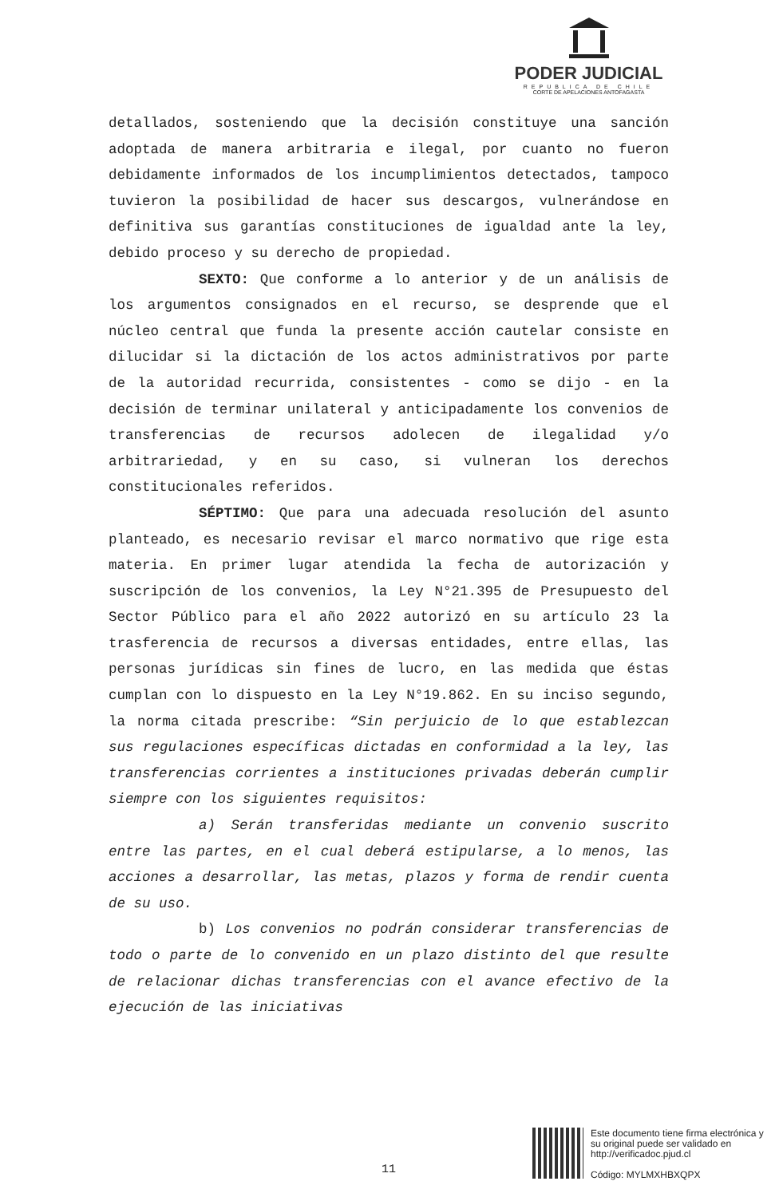PODER JUDICIAL
REPUBLICA DE CHILE
CORTE DE APELACIONES ANTOFAGASTA
detallados, sosteniendo que la decisión constituye una sanción adoptada de manera arbitraria e ilegal, por cuanto no fueron debidamente informados de los incumplimientos detectados, tampoco tuvieron la posibilidad de hacer sus descargos, vulnerándose en definitiva sus garantías constituciones de igualdad ante la ley, debido proceso y su derecho de propiedad.
SEXTO: Que conforme a lo anterior y de un análisis de los argumentos consignados en el recurso, se desprende que el núcleo central que funda la presente acción cautelar consiste en dilucidar si la dictación de los actos administrativos por parte de la autoridad recurrida, consistentes - como se dijo - en la decisión de terminar unilateral y anticipadamente los convenios de transferencias de recursos adolecen de ilegalidad y/o arbitrariedad, y en su caso, si vulneran los derechos constitucionales referidos.
SÉPTIMO: Que para una adecuada resolución del asunto planteado, es necesario revisar el marco normativo que rige esta materia. En primer lugar atendida la fecha de autorización y suscripción de los convenios, la Ley N°21.395 de Presupuesto del Sector Público para el año 2022 autorizó en su artículo 23 la trasferencia de recursos a diversas entidades, entre ellas, las personas jurídicas sin fines de lucro, en las medida que éstas cumplan con lo dispuesto en la Ley N°19.862. En su inciso segundo, la norma citada prescribe: “Sin perjuicio de lo que establezcan sus regulaciones específicas dictadas en conformidad a la ley, las transferencias corrientes a instituciones privadas deberán cumplir siempre con los siguientes requisitos:
a) Serán transferidas mediante un convenio suscrito entre las partes, en el cual deberá estipularse, a lo menos, las acciones a desarrollar, las metas, plazos y forma de rendir cuenta de su uso.
b) Los convenios no podrán considerar transferencias de todo o parte de lo convenido en un plazo distinto del que resulte de relacionar dichas transferencias con el avance efectivo de la ejecución de las iniciativas
11
Este documento tiene firma electrónica y su original puede ser validado en http://verificadoc.pjud.cl
Código: MYLMXHBXQPX